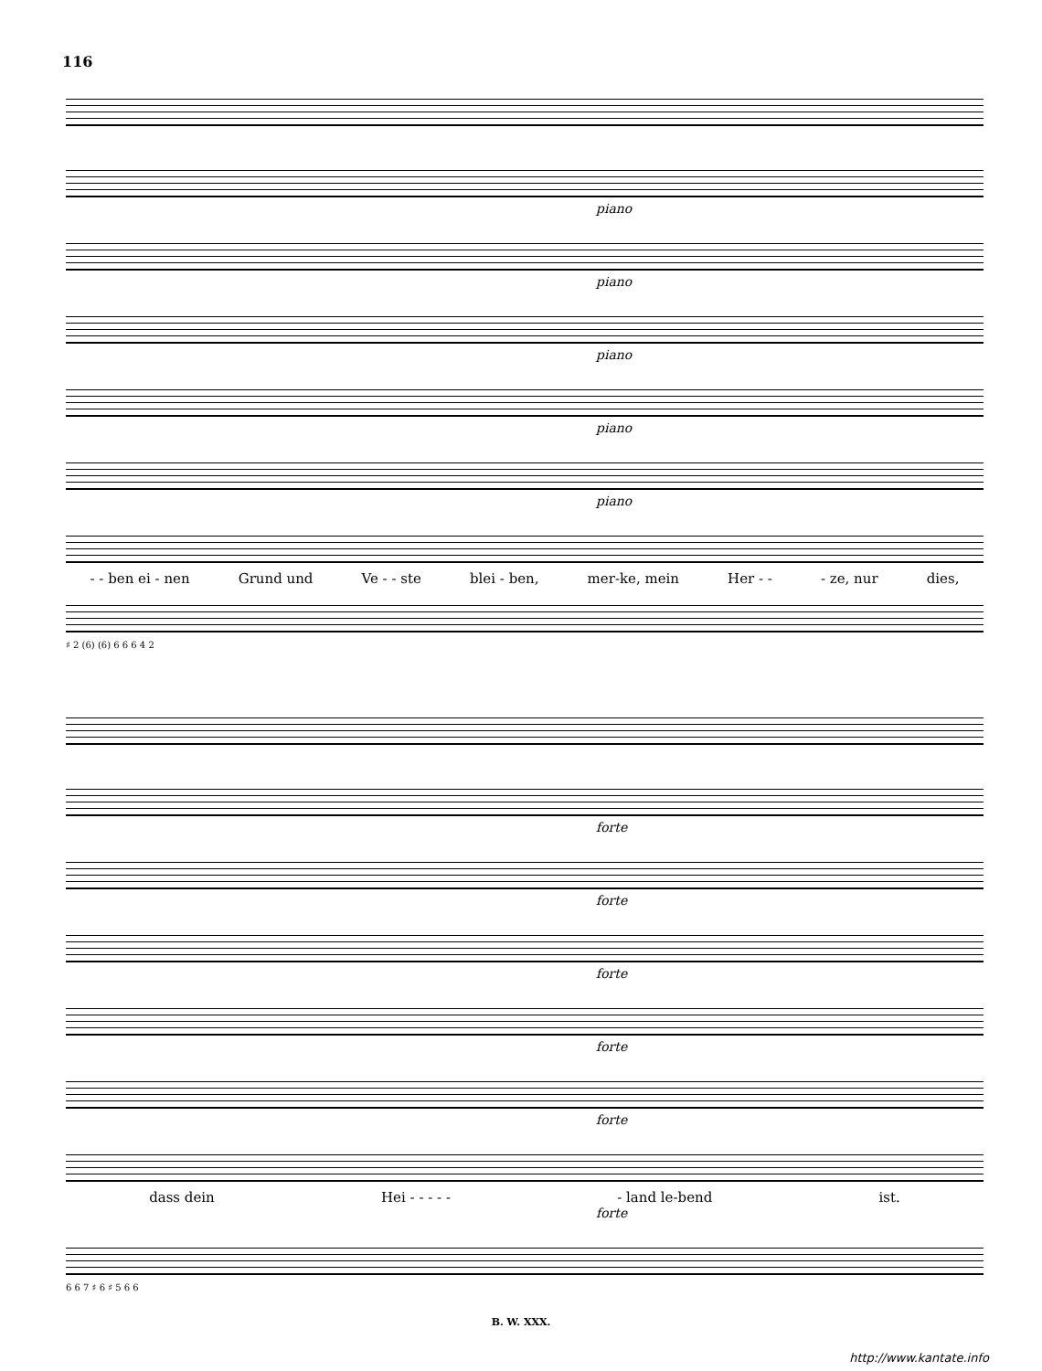116
piano
piano
piano
piano
piano
- - ben ei - nen Grund und Ve - - ste blei - ben, mer-ke, mein Her - - - ze, nur dies,
♯ 2 (6) (6) 6 6 6 4 2
forte
forte
forte
forte
forte
dass dein Hei - - - - - - land le-bend ist.
forte
6 6 7 ♯ 6 ♯ 5 6 6
B. W. XXX.
http://www.kantate.info